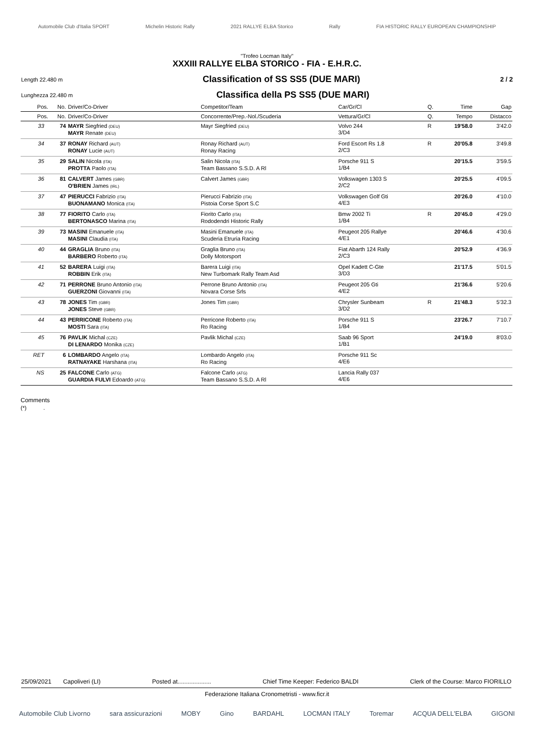Automobile Club d'Italia SPORT Michelin Historic Rally 2021 RALLYE ELBA Storico Rally FIA HISTORIC RALLY EUROPEAN CHAMPIONSHIP
"Trofeo Locman Italy"
XXXIII RALLYE ELBA STORICO - FIA - E.H.R.C.
Length 22.480 m Classification of SS SS5 (DUE MARI) 2 / 2
Lunghezza 22.480 m Classifica della PS SS5 (DUE MARI)
| Pos. | No. | Driver/Co-Driver | Competitor/Team | Car/Gr/Cl | Q. | Time | Gap |
| --- | --- | --- | --- | --- | --- | --- | --- |
| Pos. | No. | Driver/Co-Driver | Concorrente/Prep.-Nol./Scuderia | Vettura/Gr/Cl | Q. | Tempo | Distacco |
| 33 | 74 | MAYR Siegfried (DEU) MAYR Renate (DEU) | Mayr Siegfried (DEU) | Volvo 244 3/D4 | R | 19'58.0 | 3'42.0 |
| 34 | 37 | RONAY Richard (AUT) RONAY Lucie (AUT) | Ronay Richard (AUT) Ronay Racing | Ford Escort Rs 1.8 2/C3 | R | 20'05.8 | 3'49.8 |
| 35 | 29 | SALIN Nicola (ITA) PROTTA Paolo (ITA) | Salin Nicola (ITA) Team Bassano S.S.D. A Rl | Porsche 911 S 1/B4 | | 20'15.5 | 3'59.5 |
| 36 | 81 | CALVERT James (GBR) O'BRIEN James (IRL) | Calvert James (GBR) | Volkswagen 1303 S 2/C2 | | 20'25.5 | 4'09.5 |
| 37 | 47 | PIERUCCI Fabrizio (ITA) BUONAMANO Monica (ITA) | Pierucci Fabrizio (ITA) Pistoia Corse Sport S.C | Volkswagen Golf Gti 4/E3 | | 20'26.0 | 4'10.0 |
| 38 | 77 | FIORITO Carlo (ITA) BERTONASCO Marina (ITA) | Fiorito Carlo (ITA) Rododendri Historic Rally | Bmw 2002 Ti 1/B4 | R | 20'45.0 | 4'29.0 |
| 39 | 73 | MASINI Emanuele (ITA) MASINI Claudia (ITA) | Masini Emanuele (ITA) Scuderia Etruria Racing | Peugeot 205 Rallye 4/E1 | | 20'46.6 | 4'30.6 |
| 40 | 44 | GRAGLIA Bruno (ITA) BARBERO Roberto (ITA) | Graglia Bruno (ITA) Dolly Motorsport | Fiat Abarth 124 Rally 2/C3 | | 20'52.9 | 4'36.9 |
| 41 | 52 | BARERA Luigi (ITA) ROBBIN Erik (ITA) | Barera Luigi (ITA) New Turbomark Rally Team Asd | Opel Kadett C-Gte 3/D3 | | 21'17.5 | 5'01.5 |
| 42 | 71 | PERRONE Bruno Antonio (ITA) GUERZONI Giovanni (ITA) | Perrone Bruno Antonio (ITA) Novara Corse Srls | Peugeot 205 Gti 4/E2 | | 21'36.6 | 5'20.6 |
| 43 | 78 | JONES Tim (GBR) JONES Steve (GBR) | Jones Tim (GBR) | Chrysler Sunbeam 3/D2 | R | 21'48.3 | 5'32.3 |
| 44 | 43 | PERRICONE Roberto (ITA) MOSTI Sara (ITA) | Perricone Roberto (ITA) Ro Racing | Porsche 911 S 1/B4 | | 23'26.7 | 7'10.7 |
| 45 | 76 | PAVLIK Michal (CZE) DI LENARDO Monika (CZE) | Pavlik Michal (CZE) | Saab 96 Sport 1/B1 | | 24'19.0 | 8'03.0 |
| RET | 6 | LOMBARDO Angelo (ITA) RATNAYAKE Harshana (ITA) | Lombardo Angelo (ITA) Ro Racing | Porsche 911 Sc 4/E6 | | | |
| NS | 25 | FALCONE Carlo (ATG) GUARDIA FULVI Edoardo (ATG) | Falcone Carlo (ATG) Team Bassano S.S.D. A Rl | Lancia Rally 037 4/E6 | | | |
Comments
(*) .
25/09/2021 Capoliveri (LI) Posted at.................... Chief Time Keeper: Federico BALDI Clerk of the Course: Marco FIORILLO
Federazione Italiana Cronometristi - www.ficr.it
Automobile Club Livorno sara assicurazioni MOBY Gino BARDAHL LOCMAN ITALY Toremar ACQUA DELL'ELBA GIGONI